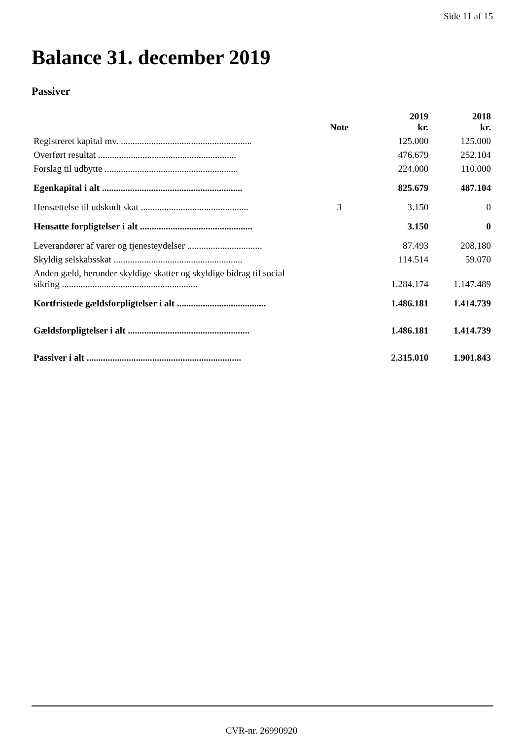Side 11 af 15
Balance 31. december 2019
Passiver
| | Note | 2019 kr. | 2018 kr. |
| --- | --- | --- | --- |
| Registreret kapital mv. ........................................................ | | 125.000 | 125.000 |
| Overført resultat ........................................................... | | 476.679 | 252.104 |
| Forslag til udbytte ......................................................... | | 224.000 | 110.000 |
| Egenkapital i alt ............................................................ | | 825.679 | 487.104 |
| Hensættelse til udskudt skat .............................................. | 3 | 3.150 | 0 |
| Hensatte forpligtelser i alt ................................................ | | 3.150 | 0 |
| Leverandører af varer og tjenesteydelser ................................ | | 87.493 | 208.180 |
| Skyldig selskabsskat ....................................................... | | 114.514 | 59.070 |
| Anden gæld, herunder skyldige skatter og skyldige bidrag til social sikring .......................................................... | | 1.284.174 | 1.147.489 |
| Kortfristede gældsforpligtelser i alt ...................................... | | 1.486.181 | 1.414.739 |
| Gældsforpligtelser i alt .................................................... | | 1.486.181 | 1.414.739 |
| Passiver i alt .................................................................. | | 2.315.010 | 1.901.843 |
CVR-nr. 26990920